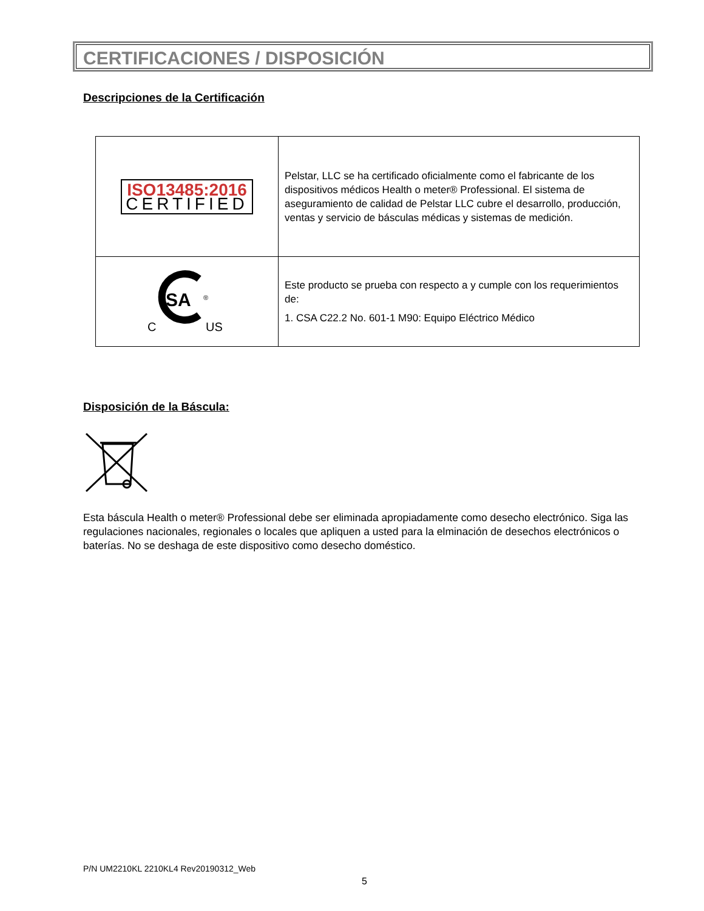CERTIFICACIONES / DISPOSICIÓN
Descripciones de la Certificación
| ISO13485:2016 CERTIFIED | Pelstar, LLC se ha certificado oficialmente como el fabricante de los dispositivos médicos Health o meter® Professional. El sistema de aseguramiento de calidad de Pelstar LLC cubre el desarrollo, producción, ventas y servicio de básculas médicas y sistemas de medición. |
| SA ® C US | Este producto se prueba con respecto a y cumple con los requerimientos de: 1. CSA C22.2 No. 601-1 M90: Equipo Eléctrico Médico |
Disposición de la Báscula:
Esta báscula Health o meter® Professional debe ser eliminada apropiadamente como desecho electrónico. Siga las regulaciones nacionales, regionales o locales que apliquen a usted para la elminación de desechos electrónicos o baterías. No se deshaga de este dispositivo como desecho doméstico.
P/N UM2210KL 2210KL4 Rev20190312_Web
5